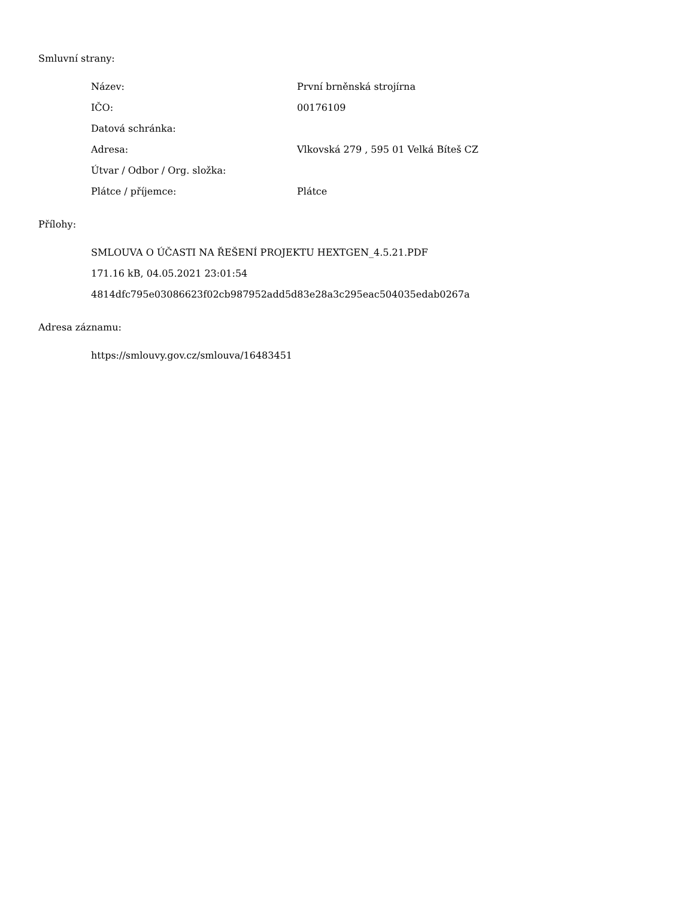Smluvní strany:
| Název: | První brněnská strojírna |
| IČO: | 00176109 |
| Datová schránka: | |
| Adresa: | Vlkovská 279 , 595 01 Velká Bíteš CZ |
| Útvar / Odbor / Org. složka: | |
| Plátce / příjemce: | Plátce |
Přílohy:
SMLOUVA O ÚČASTI NA ŘEŠENÍ PROJEKTU HEXTGEN_4.5.21.PDF
171.16 kB, 04.05.2021 23:01:54
4814dfc795e03086623f02cb987952add5d83e28a3c295eac504035edab0267a
Adresa záznamu:
https://smlouvy.gov.cz/smlouva/16483451